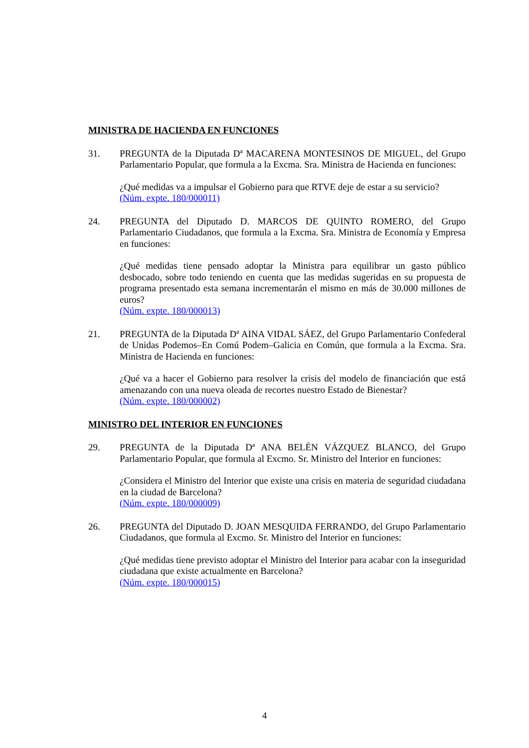MINISTRA DE HACIENDA EN FUNCIONES
31. PREGUNTA de la Diputada Dª MACARENA MONTESINOS DE MIGUEL, del Grupo Parlamentario Popular, que formula a la Excma. Sra. Ministra de Hacienda en funciones:
¿Qué medidas va a impulsar el Gobierno para que RTVE deje de estar a su servicio?
(Núm. expte. 180/000011)
24. PREGUNTA del Diputado D. MARCOS DE QUINTO ROMERO, del Grupo Parlamentario Ciudadanos, que formula a la Excma. Sra. Ministra de Economía y Empresa en funciones:
¿Qué medidas tiene pensado adoptar la Ministra para equilibrar un gasto público desbocado, sobre todo teniendo en cuenta que las medidas sugeridas en su propuesta de programa presentado esta semana incrementarán el mismo en más de 30.000 millones de euros?
(Núm. expte. 180/000013)
21. PREGUNTA de la Diputada Dª AINA VIDAL SÁEZ, del Grupo Parlamentario Confederal de Unidas Podemos–En Comú Podem–Galicia en Común, que formula a la Excma. Sra. Ministra de Hacienda en funciones:
¿Qué va a hacer el Gobierno para resolver la crisis del modelo de financiación que está amenazando con una nueva oleada de recortes nuestro Estado de Bienestar?
(Núm. expte. 180/000002)
MINISTRO DEL INTERIOR EN FUNCIONES
29. PREGUNTA de la Diputada Dª ANA BELÉN VÁZQUEZ BLANCO, del Grupo Parlamentario Popular, que formula al Excmo. Sr. Ministro del Interior en funciones:
¿Considera el Ministro del Interior que existe una crisis en materia de seguridad ciudadana en la ciudad de Barcelona?
(Núm. expte. 180/000009)
26. PREGUNTA del Diputado D. JOAN MESQUIDA FERRANDO, del Grupo Parlamentario Ciudadanos, que formula al Excmo. Sr. Ministro del Interior en funciones:
¿Qué medidas tiene previsto adoptar el Ministro del Interior para acabar con la inseguridad ciudadana que existe actualmente en Barcelona?
(Núm. expte. 180/000015)
4